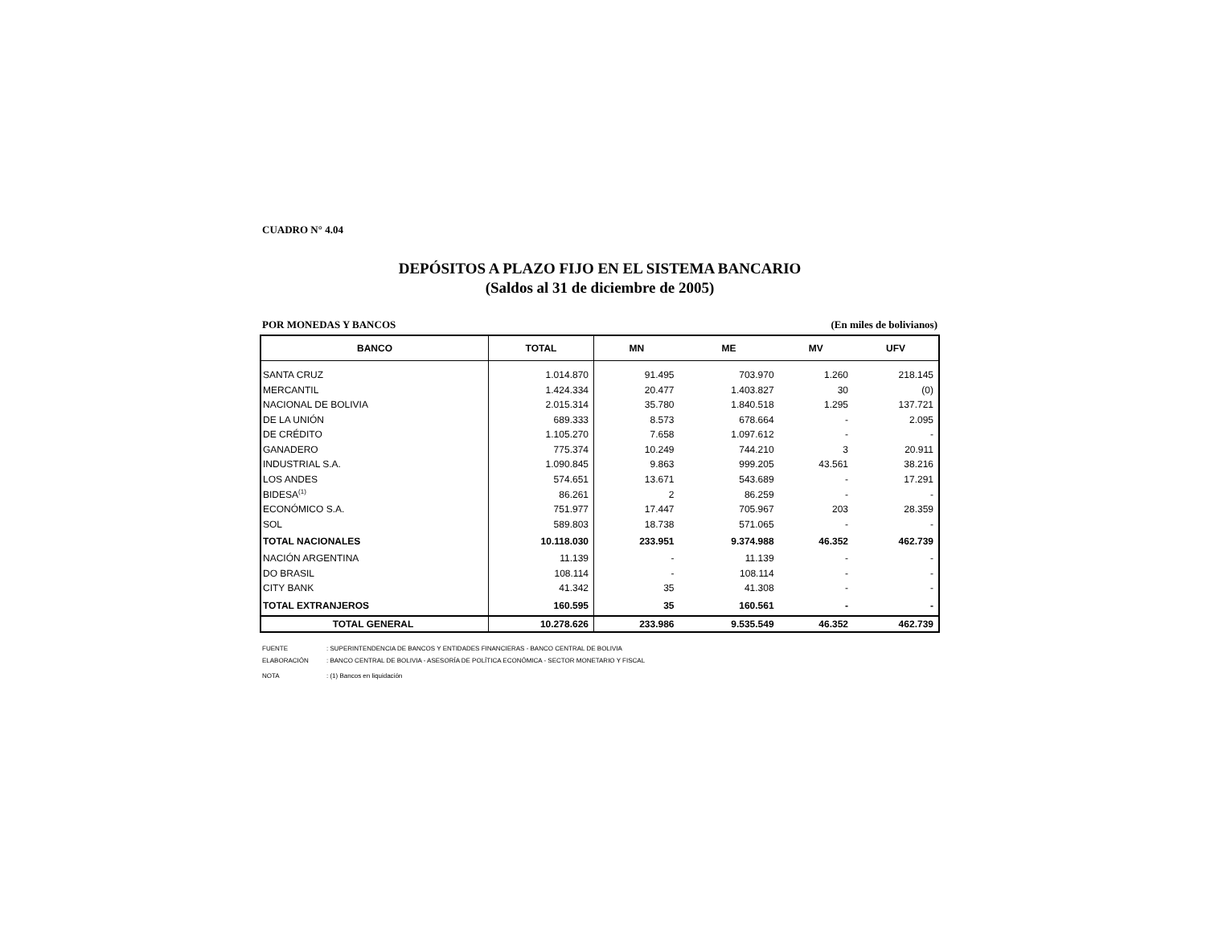CUADRO N° 4.04
DEPÓSITOS A PLAZO FIJO EN EL SISTEMA BANCARIO
(Saldos al 31 de diciembre de 2005)
POR MONEDAS Y BANCOS (En miles de bolivianos)
| BANCO | TOTAL | MN | ME | MV | UFV |
| --- | --- | --- | --- | --- | --- |
| SANTA CRUZ | 1.014.870 | 91.495 | 703.970 | 1.260 | 218.145 |
| MERCANTIL | 1.424.334 | 20.477 | 1.403.827 | 30 | (0) |
| NACIONAL DE BOLIVIA | 2.015.314 | 35.780 | 1.840.518 | 1.295 | 137.721 |
| DE LA UNIÓN | 689.333 | 8.573 | 678.664 | - | 2.095 |
| DE CRÉDITO | 1.105.270 | 7.658 | 1.097.612 | - | - |
| GANADERO | 775.374 | 10.249 | 744.210 | 3 | 20.911 |
| INDUSTRIAL S.A. | 1.090.845 | 9.863 | 999.205 | 43.561 | 38.216 |
| LOS ANDES | 574.651 | 13.671 | 543.689 | - | 17.291 |
| BIDESA<sup>(1)</sup> | 86.261 | 2 | 86.259 | - | - |
| ECONÓMICO S.A. | 751.977 | 17.447 | 705.967 | 203 | 28.359 |
| SOL | 589.803 | 18.738 | 571.065 | - | - |
| TOTAL NACIONALES | 10.118.030 | 233.951 | 9.374.988 | 46.352 | 462.739 |
| NACIÓN ARGENTINA | 11.139 | - | 11.139 | - | - |
| DO BRASIL | 108.114 | - | 108.114 | - | - |
| CITY BANK | 41.342 | 35 | 41.308 | - | - |
| TOTAL EXTRANJEROS | 160.595 | 35 | 160.561 | - | - |
| TOTAL GENERAL | 10.278.626 | 233.986 | 9.535.549 | 46.352 | 462.739 |
FUENTE: SUPERINTENDENCIA DE BANCOS Y ENTIDADES FINANCIERAS - BANCO CENTRAL DE BOLIVIA
ELABORACIÓN: BANCO CENTRAL DE BOLIVIA - ASESORÍA DE POLÍTICA ECONÓMICA - SECTOR MONETARIO Y FISCAL
NOTA: (1) Bancos en liquidación